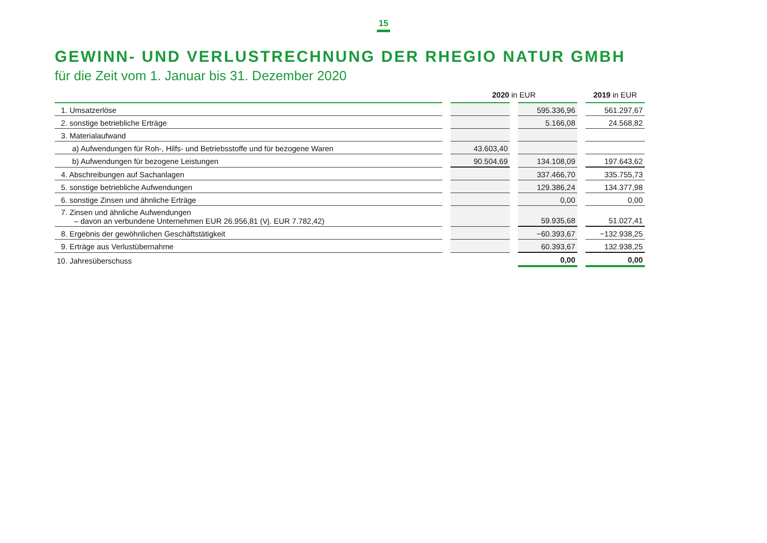15
GEWINN- UND VERLUSTRECHNUNG DER RHEGIO NATUR GMBH
für die Zeit vom 1. Januar bis 31. Dezember 2020
| | | 2020 in EUR | | | | 2019 in EUR |
| --- | --- | --- | --- | --- | --- | --- |
| 1. Umsatzerlöse | | | | 595.336,96 | | 561.297,67 |
| 2. sonstige betriebliche Erträge | | | | 5.166,08 | | 24.568,82 |
| 3. Materialaufwand | | | | | | |
| a) Aufwendungen für Roh-, Hilfs- und Betriebsstoffe und für bezogene Waren | | 43.603,40 | | | | |
| b) Aufwendungen für bezogene Leistungen | | 90.504,69 | | 134.108,09 | | 197.643,62 |
| 4. Abschreibungen auf Sachanlagen | | | | 337.466,70 | | 335.755,73 |
| 5. sonstige betriebliche Aufwendungen | | | | 129.386,24 | | 134.377,98 |
| 6. sonstige Zinsen und ähnliche Erträge | | | | 0,00 | | 0,00 |
| 7. Zinsen und ähnliche Aufwendungen – davon an verbundene Unternehmen EUR 26.956,81 (Vj. EUR 7.782,42) | | | | 59.935,68 | | 51.027,41 |
| 8. Ergebnis der gewöhnlichen Geschäftstätigkeit | | | | −60.393,67 | | −132.938,25 |
| 9. Erträge aus Verlustübernahme | | | | 60.393,67 | | 132.938,25 |
| 10. Jahresüberschuss | | | | 0,00 | | 0,00 |